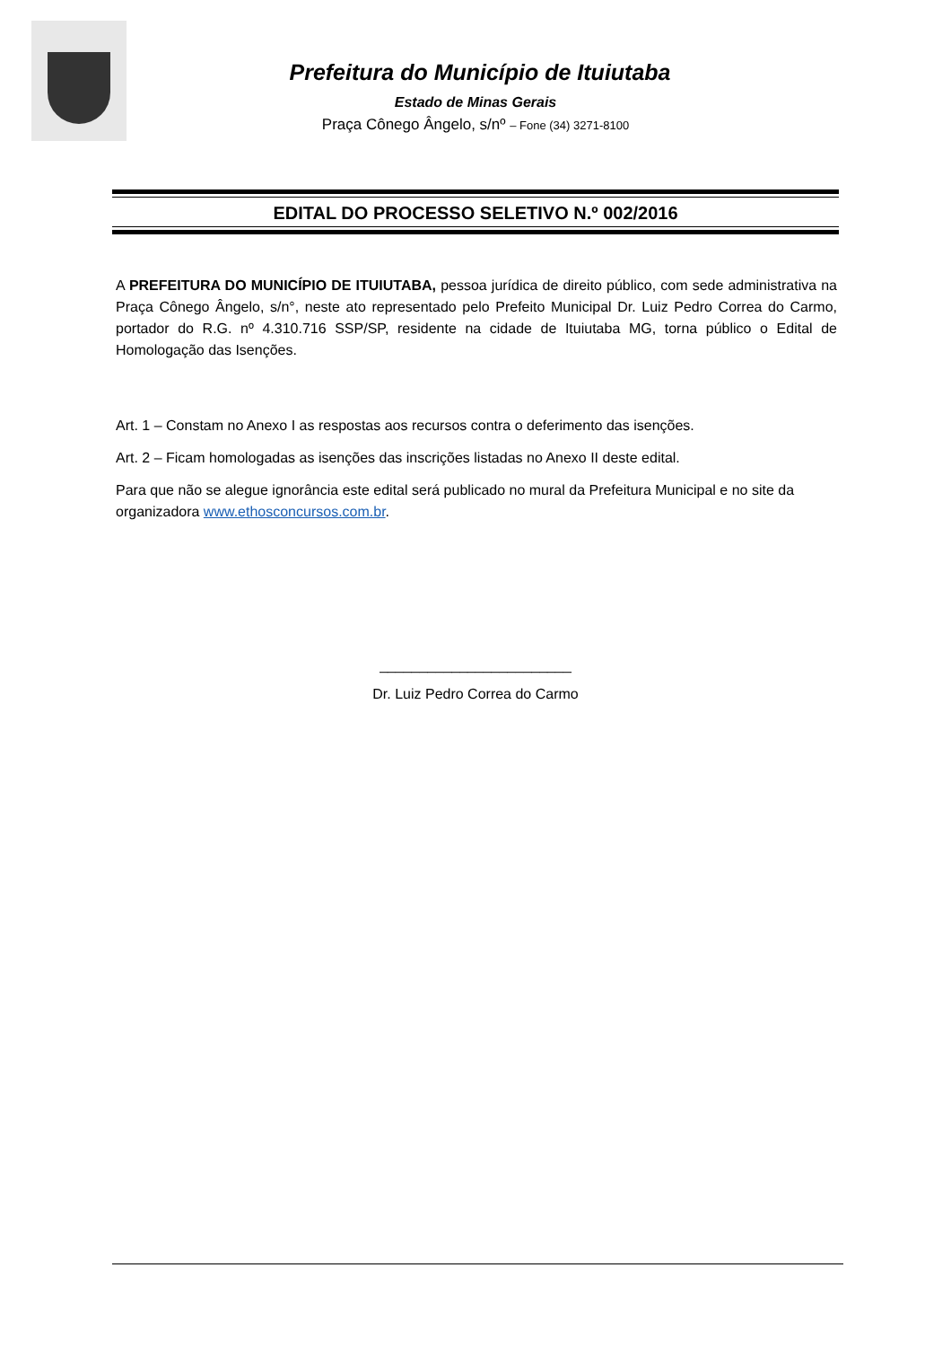Prefeitura do Município de Ituiutaba
Estado de Minas Gerais
Praça Cônego Ângelo, s/nº – Fone (34) 3271-8100
EDITAL DO PROCESSO SELETIVO N.º 002/2016
A PREFEITURA DO MUNICÍPIO DE ITUIUTABA, pessoa jurídica de direito público, com sede administrativa na Praça Cônego Ângelo, s/n°, neste ato representado pelo Prefeito Municipal Dr. Luiz Pedro Correa do Carmo, portador do R.G. nº 4.310.716 SSP/SP, residente na cidade de Ituiutaba MG, torna público o Edital de Homologação das Isenções.
Art. 1 – Constam no Anexo I as respostas aos recursos contra o deferimento das isenções.
Art. 2 – Ficam homologadas as isenções das inscrições listadas no Anexo II deste edital.
Para que não se alegue ignorância este edital será publicado no mural da Prefeitura Municipal e no site da organizadora www.ethosconcursos.com.br.
________________________
Dr. Luiz Pedro Correa do Carmo